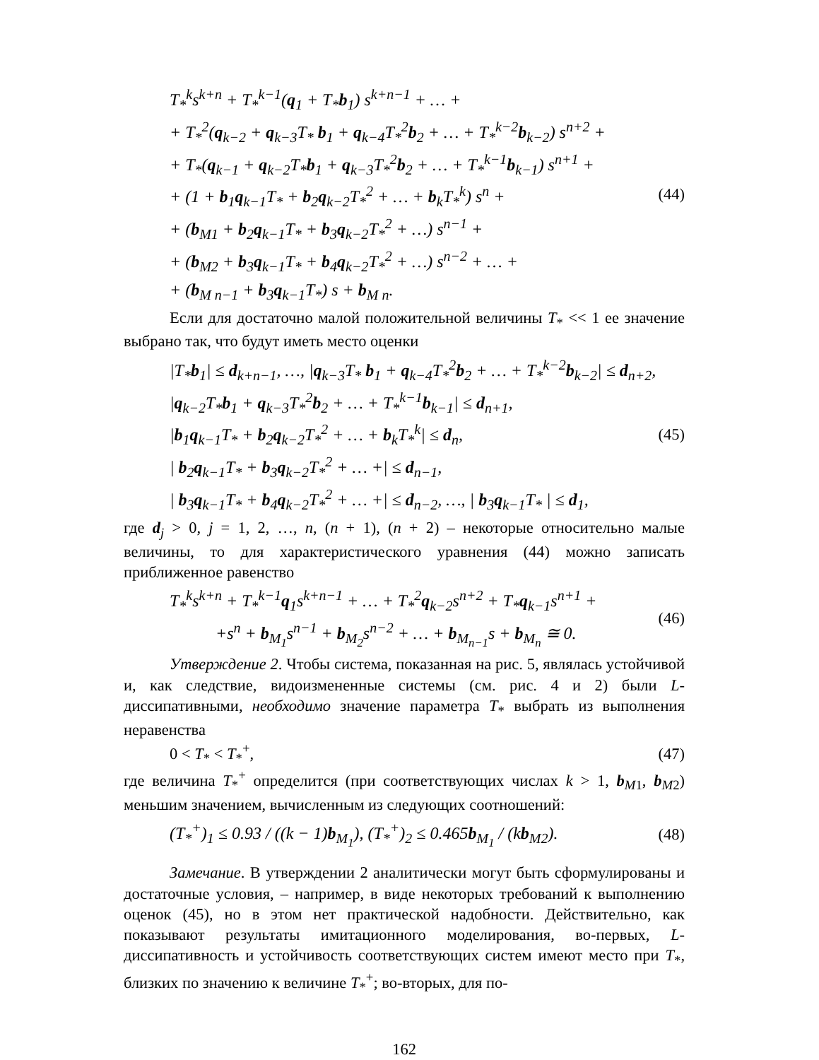T<sub>*</sub><sup>k</sup>s<sup>k+n</sup> + T<sub>*</sub><sup>k−1</sup>(q<sub>1</sub> + T<sub>*</sub>b<sub>1</sub>) s<sup>k+n−1</sup> + … +
+ T<sub>*</sub><sup>2</sup>(q<sub>k−2</sub> + q<sub>k−3</sub>T<sub>*</sub> b<sub>1</sub> + q<sub>k−4</sub>T<sub>*</sub><sup>2</sup>b<sub>2</sub> + … + T<sub>*</sub><sup>k−2</sup>b<sub>k−2</sub>) s<sup>n+2</sup> +
+ T<sub>*</sub>(q<sub>k−1</sub> + q<sub>k−2</sub>T<sub>*</sub>b<sub>1</sub> + q<sub>k−3</sub>T<sub>*</sub><sup>2</sup>b<sub>2</sub> + … + T<sub>*</sub><sup>k−1</sup>b<sub>k−1</sub>) s<sup>n+1</sup> +
+ (1 + b<sub>1</sub>q<sub>k−1</sub>T<sub>*</sub> + b<sub>2</sub>q<sub>k−2</sub>T<sub>*</sub><sup>2</sup> + … + b<sub>k</sub>T<sub>*</sub><sup>k</sup>) s<sup>n</sup> +
+ (b<sub>M1</sub> + b<sub>2</sub>q<sub>k−1</sub>T<sub>*</sub> + b<sub>3</sub>q<sub>k−2</sub>T<sub>*</sub><sup>2</sup> + …) s<sup>n−1</sup> +
+ (b<sub>M2</sub> + b<sub>3</sub>q<sub>k−1</sub>T<sub>*</sub> + b<sub>4</sub>q<sub>k−2</sub>T<sub>*</sub><sup>2</sup> + …) s<sup>n−2</sup> + … +
+ (b<sub>M n−1</sub> + b<sub>3</sub>q<sub>k−1</sub>T<sub>*</sub>) s + b<sub>M n</sub>.
(44)
Если для достаточно малой положительной величины T<sub>*</sub> << 1 ее значение выбрано так, что будут иметь место оценки
|T<sub>*</sub>b<sub>1</sub>| ≤ d<sub>k+n−1</sub>, …, |q<sub>k−3</sub>T<sub>*</sub> b<sub>1</sub> + q<sub>k−4</sub>T<sub>*</sub><sup>2</sup>b<sub>2</sub> + … + T<sub>*</sub><sup>k−2</sup>b<sub>k−2</sub>| ≤ d<sub>n+2</sub>,
|q<sub>k−2</sub>T<sub>*</sub>b<sub>1</sub> + q<sub>k−3</sub>T<sub>*</sub><sup>2</sup>b<sub>2</sub> + … + T<sub>*</sub><sup>k−1</sup>b<sub>k−1</sub>| ≤ d<sub>n+1</sub>,
|b<sub>1</sub>q<sub>k−1</sub>T<sub>*</sub> + b<sub>2</sub>q<sub>k−2</sub>T<sub>*</sub><sup>2</sup> + … + b<sub>k</sub>T<sub>*</sub><sup>k</sup>| ≤ d<sub>n</sub>,
| b<sub>2</sub>q<sub>k−1</sub>T<sub>*</sub> + b<sub>3</sub>q<sub>k−2</sub>T<sub>*</sub><sup>2</sup> + … +| ≤ d<sub>n−1</sub>,
| b<sub>3</sub>q<sub>k−1</sub>T<sub>*</sub> + b<sub>4</sub>q<sub>k−2</sub>T<sub>*</sub><sup>2</sup> + … +| ≤ d<sub>n−2</sub>, …, | b<sub>3</sub>q<sub>k−1</sub>T<sub>*</sub> | ≤ d<sub>1</sub>,
(45)
где d<sub>j</sub> > 0, j = 1, 2, …, n, (n + 1), (n + 2) – некоторые относительно малые величины, то для характеристического уравнения (44) можно записать приближенное равенство
T<sub>*</sub><sup>k</sup>s<sup>k+n</sup> + T<sub>*</sub><sup>k−1</sup>q<sub>1</sub>s<sup>k+n−1</sup> + … + T<sub>*</sub><sup>2</sup>q<sub>k−2</sub>s<sup>n+2</sup> + T<sub>*</sub>q<sub>k−1</sub>s<sup>n+1</sup> +
+s<sup>n</sup> + b<sub>M<sub>1</sub></sub>s<sup>n−1</sup> + b<sub>M<sub>2</sub></sub>s<sup>n−2</sup> + … + b<sub>M<sub>n−1</sub></sub>s + b<sub>M<sub>n</sub></sub> ≅ 0.
(46)
Утверждение 2. Чтобы система, показанная на рис. 5, являлась устойчивой и, как следствие, видоизмененные системы (см. рис. 4 и 2) были L-диссипативными, необходимо значение параметра T<sub>*</sub> выбрать из выполнения неравенства
0 < T<sub>*</sub> < T<sub>*</sub><sup>+</sup>, (47)
где величина T<sub>*</sub><sup>+</sup> определится (при соответствующих числах k > 1, b<sub>M1</sub>, b<sub>M2</sub>) меньшим значением, вычисленным из следующих соотношений:
(T<sub>*</sub><sup>+</sup>)<sub>1</sub> ≤ 0.93 / ((k − 1)b<sub>M<sub>1</sub></sub>), (T<sub>*</sub><sup>+</sup>)<sub>2</sub> ≤ 0.465b<sub>M<sub>1</sub></sub> / (kb<sub>M2</sub>).
(48)
Замечание. В утверждении 2 аналитически могут быть сформулированы и достаточные условия, – например, в виде некоторых требований к выполнению оценок (45), но в этом нет практической надобности. Действительно, как показывают результаты имитационного моделирования, во-первых, L-диссипативность и устойчивость соответствующих систем имеют место при T<sub>*</sub>, близких по значению к величине T<sub>*</sub><sup>+</sup>; во-вторых, для по-
162